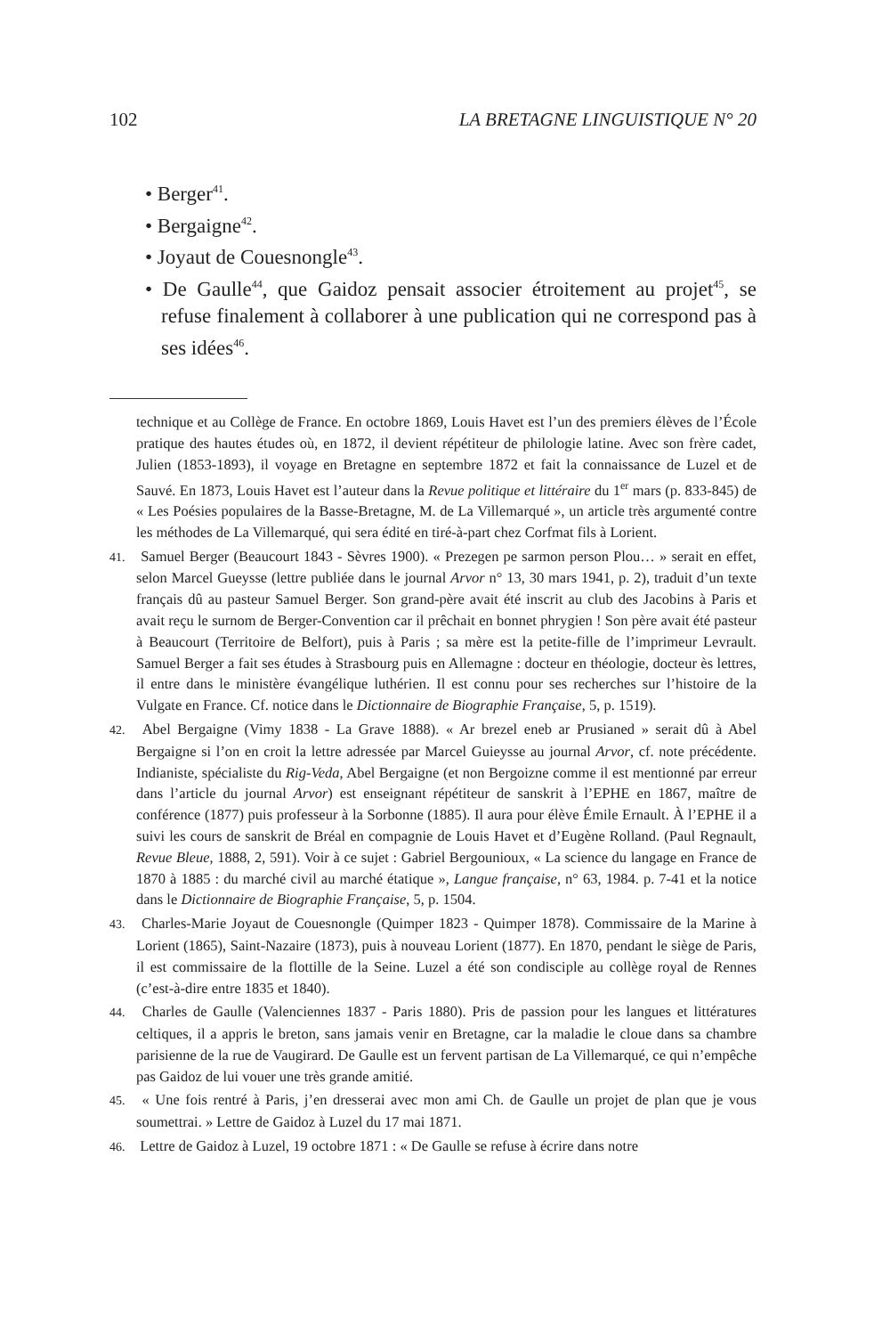102 LA BRETAGNE LINGUISTIQUE N° 20
• Berger<sup>41</sup>.
• Bergaigne<sup>42</sup>.
• Joyaut de Couesnongle<sup>43</sup>.
• De Gaulle<sup>44</sup>, que Gaidoz pensait associer étroitement au projet<sup>45</sup>, se refuse finalement à collaborer à une publication qui ne correspond pas à ses idées<sup>46</sup>.
technique et au Collège de France. En octobre 1869, Louis Havet est l’un des premiers élèves de l’École pratique des hautes études où, en 1872, il devient répétiteur de philologie latine. Avec son frère cadet, Julien (1853-1893), il voyage en Bretagne en septembre 1872 et fait la connaissance de Luzel et de Sauvé. En 1873, Louis Havet est l’auteur dans la Revue politique et littéraire du 1<sup>er</sup> mars (p. 833-845) de « Les Poésies populaires de la Basse-Bretagne, M. de La Villemarqué », un article très argumenté contre les méthodes de La Villemarqué, qui sera édité en tiré-à-part chez Corfmat fils à Lorient.
41. Samuel Berger (Beaucourt 1843 - Sèvres 1900). « Prezegen pe sarmon person Plou… » serait en effet, selon Marcel Gueysse (lettre publiée dans le journal Arvor n° 13, 30 mars 1941, p. 2), traduit d’un texte français dû au pasteur Samuel Berger. Son grand-père avait été inscrit au club des Jacobins à Paris et avait reçu le surnom de Berger-Convention car il prêchait en bonnet phrygien ! Son père avait été pasteur à Beaucourt (Territoire de Belfort), puis à Paris ; sa mère est la petite-fille de l’imprimeur Levrault. Samuel Berger a fait ses études à Strasbourg puis en Allemagne : docteur en théologie, docteur ès lettres, il entre dans le ministère évangélique luthérien. Il est connu pour ses recherches sur l’histoire de la Vulgate en France. Cf. notice dans le Dictionnaire de Biographie Française, 5, p. 1519).
42. Abel Bergaigne (Vimy 1838 - La Grave 1888). « Ar brezel eneb ar Prusianed » serait dû à Abel Bergaigne si l’on en croit la lettre adressée par Marcel Guieysse au journal Arvor, cf. note précédente. Indianiste, spécialiste du Rig-Veda, Abel Bergaigne (et non Bergoizne comme il est mentionné par erreur dans l’article du journal Arvor) est enseignant répétiteur de sanskrit à l’EPHE en 1867, maître de conférence (1877) puis professeur à la Sorbonne (1885). Il aura pour élève Émile Ernault. À l’EPHE il a suivi les cours de sanskrit de Bréal en compagnie de Louis Havet et d’Eugène Rolland. (Paul Regnault, Revue Bleue, 1888, 2, 591). Voir à ce sujet : Gabriel Bergounioux, « La science du langage en France de 1870 à 1885 : du marché civil au marché étatique », Langue française, n° 63, 1984. p. 7-41 et la notice dans le Dictionnaire de Biographie Française, 5, p. 1504.
43. Charles-Marie Joyaut de Couesnongle (Quimper 1823 - Quimper 1878). Commissaire de la Marine à Lorient (1865), Saint-Nazaire (1873), puis à nouveau Lorient (1877). En 1870, pendant le siège de Paris, il est commissaire de la flottille de la Seine. Luzel a été son condisciple au collège royal de Rennes (c’est-à-dire entre 1835 et 1840).
44. Charles de Gaulle (Valenciennes 1837 - Paris 1880). Pris de passion pour les langues et littératures celtiques, il a appris le breton, sans jamais venir en Bretagne, car la maladie le cloue dans sa chambre parisienne de la rue de Vaugirard. De Gaulle est un fervent partisan de La Villemarqué, ce qui n’empêche pas Gaidoz de lui vouer une très grande amitié.
45. « Une fois rentré à Paris, j’en dresserai avec mon ami Ch. de Gaulle un projet de plan que je vous soumettrai. » Lettre de Gaidoz à Luzel du 17 mai 1871.
46. Lettre de Gaidoz à Luzel, 19 octobre 1871 : « De Gaulle se refuse à écrire dans notre